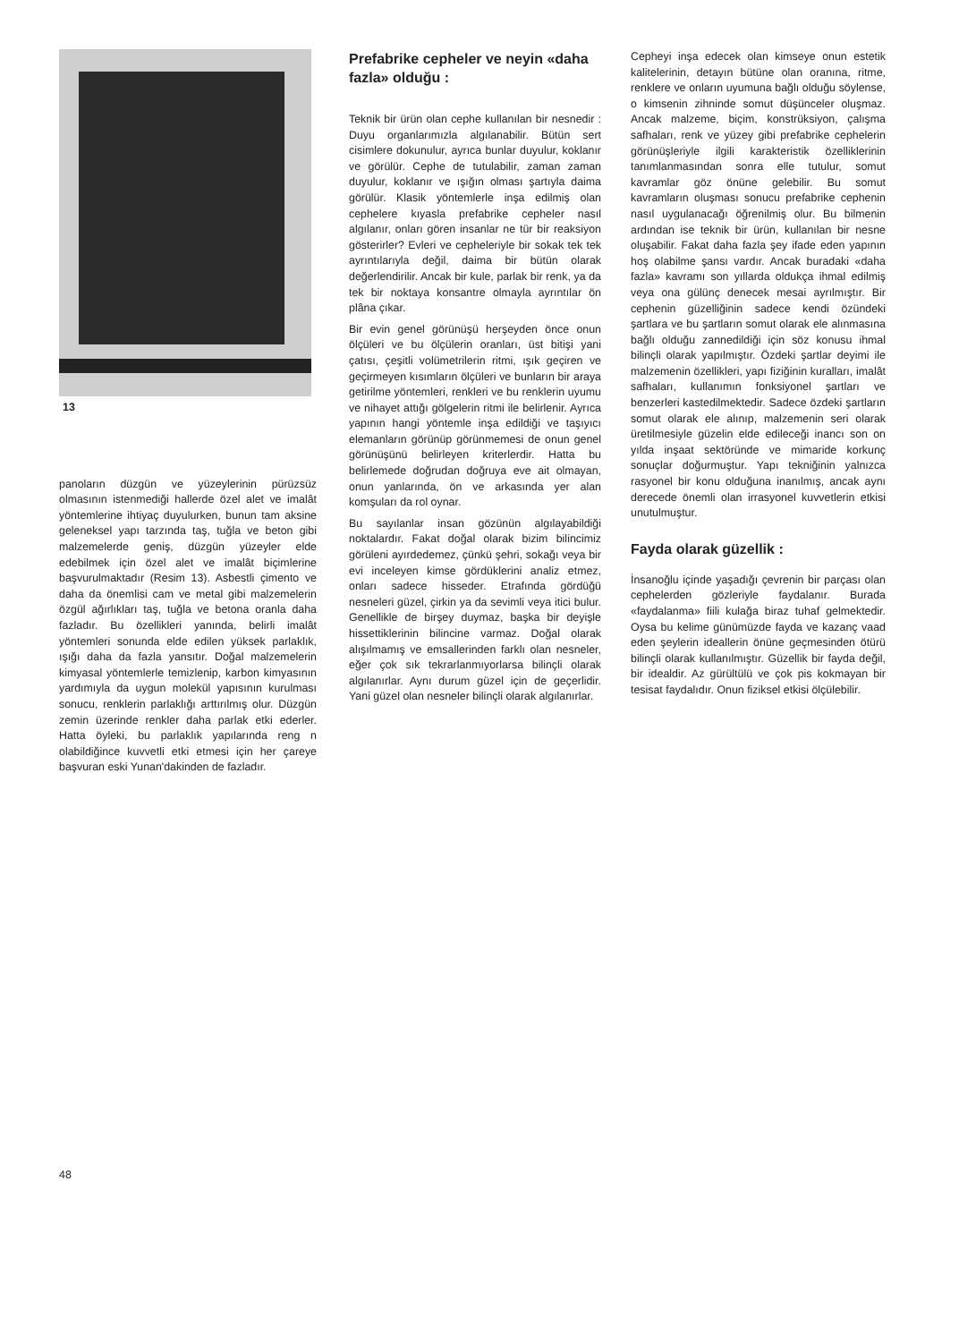13
panoların düzgün ve yüzeylerinin pürüzsüz olmasının istenmediği hallerde özel alet ve imalât yöntemlerine ihtiyaç duyulurken, bunun tam aksine geleneksel yapı tarzında taş, tuğla ve beton gibi malzemelerde geniş, düzgün yüzeyler elde edebilmek için özel alet ve imalât biçimlerine başvurulmaktadır (Resim 13). Asbestli çimento ve daha da önemlisi cam ve metal gibi malzemelerin özgül ağırlıkları taş, tuğla ve betona oranla daha fazladır. Bu özellikleri yanında, belirli imalât yöntemleri sonunda elde edilen yüksek parlaklık, ışığı daha da fazla yansıtır. Doğal malzemelerin kimyasal yöntemlerle temizlenip, karbon kimyasının yardımıyla da uygun molekül yapısının kurulması sonucu, renklerin parlaklığı arttırılmış olur. Düzgün zemin üzerinde renkler daha parlak etki ederler. Hatta öyleki, bu parlaklık yapılarında reng n olabildiğince kuvvetli etki etmesi için her çareye başvuran eski Yunan'dakinden de fazladır.
Prefabrike cepheler ve neyin «daha fazla» olduğu :
Teknik bir ürün olan cephe kullanılan bir nesnedir : Duyu organlarımızla algılanabilir. Bütün sert cisimlere dokunulur, ayrıca bunlar duyulur, koklanır ve görülür. Cephe de tutulabilir, zaman zaman duyulur, koklanır ve ışığın olması şartıyla daima görülür. Klasik yöntemlerle inşa edilmiş olan cephelere kıyasla prefabrike cepheler nasıl algılanır, onları gören insanlar ne tür bir reaksiyon gösterirler? Evleri ve cepheleriyle bir sokak tek tek ayrıntılarıyla değil, daima bir bütün olarak değerlendirilir. Ancak bir kule, parlak bir renk, ya da tek bir noktaya konsantre olmayla ayrıntılar ön plâna çıkar.
Bir evin genel görünüşü herşeyden önce onun ölçüleri ve bu ölçülerin oranları, üst bitişi yani çatısı, çeşitli volümetrilerin ritmi, ışık geçiren ve geçirmeyen kısımların ölçüleri ve bunların bir araya getirilme yöntemleri, renkleri ve bu renklerin uyumu ve nihayet attığı gölgelerin ritmi ile belirlenir. Ayrıca yapının hangi yöntemle inşa edildiği ve taşıyıcı elemanların görünüp görünmemesi de onun genel görünüşünü belirleyen kriterlerdir. Hatta bu belirlemede doğrudan doğruya eve ait olmayan, onun yanlarında, ön ve arkasında yer alan komşuları da rol oynar.
Bu sayılanlar insan gözünün algılayabildiği noktalardır. Fakat doğal olarak bizim bilincimiz görüleni ayırdedemez, çünkü şehri, sokağı veya bir evi inceleyen kimse gördüklerini analiz etmez, onları sadece hisseder. Etrafında gördüğü nesneleri güzel, çirkin ya da sevimli veya itici bulur. Genellikle de birşey duymaz, başka bir deyişle hissettiklerinin bilincine varmaz. Doğal olarak alışılmamış ve emsallerinden farklı olan nesneler, eğer çok sık tekrarlanmıyorlarsa bilinçli olarak algılanırlar. Aynı durum güzel için de geçerlidir. Yani güzel olan nesneler bilinçli olarak algılanırlar.
Cepheyi inşa edecek olan kimseye onun estetik kalitelerinin, detayın bütüne olan oranına, ritme, renklere ve onların uyumuna bağlı olduğu söylense, o kimsenin zihninde somut düşünceler oluşmaz. Ancak malzeme, biçim, konstrüksiyon, çalışma safhaları, renk ve yüzey gibi prefabrike cephelerin görünüşleriyle ilgili karakteristik özelliklerinin tanımlanmasından sonra elle tutulur, somut kavramlar göz önüne gelebilir. Bu somut kavramların oluşması sonucu prefabrike cephenin nasıl uygulanacağı öğrenilmiş olur. Bu bilmenin ardından ise teknik bir ürün, kullanılan bir nesne oluşabilir. Fakat daha fazla şey ifade eden yapının hoş olabilme şansı vardır. Ancak buradaki «daha fazla» kavramı son yıllarda oldukça ihmal edilmiş veya ona gülünç denecek mesai ayrılmıştır. Bir cephenin güzelliğinin sadece kendi özündeki şartlara ve bu şartların somut olarak ele alınmasına bağlı olduğu zannedildiği için söz konusu ihmal bilinçli olarak yapılmıştır. Özdeki şartlar deyimi ile malzemenin özellikleri, yapı fiziğinin kuralları, imalât safhaları, kullanımın fonksiyonel şartları ve benzerleri kastedilmektedir. Sadece özdeki şartların somut olarak ele alınıp, malzemenin seri olarak üretilmesiyle güzelin elde edileceği inancı son on yılda inşaat sektöründe ve mimaride korkunç sonuçlar doğurmuştur. Yapı tekniğinin yalnızca rasyonel bir konu olduğuna inanılmış, ancak aynı derecede önemli olan irrasyonel kuvvetlerin etkisi unutulmuştur.
Fayda olarak güzellik :
İnsanoğlu içinde yaşadığı çevrenin bir parçası olan cephelerden gözleriyle faydalanır. Burada «faydalanma» fiili kulağa biraz tuhaf gelmektedir. Oysa bu kelime günümüzde fayda ve kazanç vaad eden şeylerin ideallerin önüne geçmesinden ötürü bilinçli olarak kullanılmıştır. Güzellik bir fayda değil, bir idealdir. Az gürültülü ve çok pis kokmayan bir tesisat faydalıdır. Onun fiziksel etkisi ölçülebilir.
48